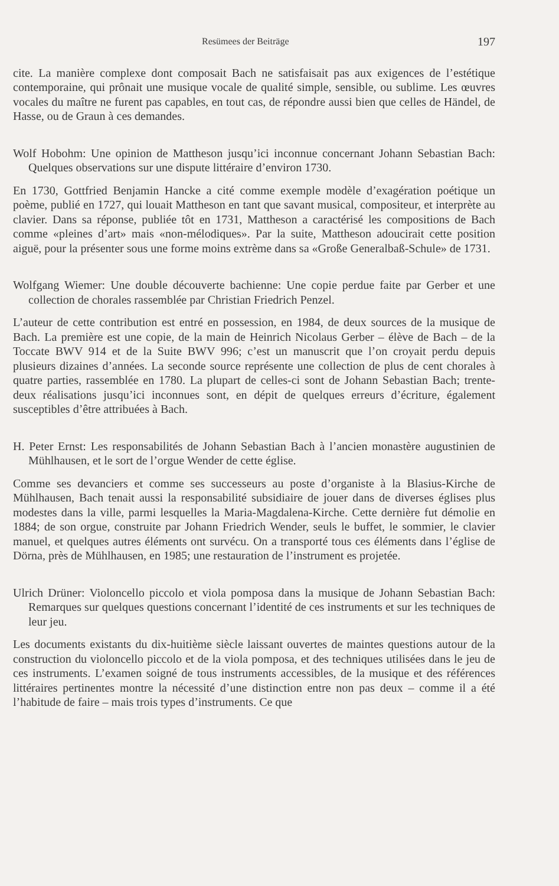Resümees der Beiträge 197
cite. La manière complexe dont composait Bach ne satisfaisait pas aux exigences de l’estétique contemporaine, qui prônait une musique vocale de qualité simple, sensible, ou sublime. Les œuvres vocales du maître ne furent pas capables, en tout cas, de répondre aussi bien que celles de Händel, de Hasse, ou de Graun à ces demandes.
Wolf Hobohm: Une opinion de Mattheson jusqu’ici inconnue concernant Johann Sebastian Bach: Quelques observations sur une dispute littéraire d’environ 1730.
En 1730, Gottfried Benjamin Hancke a cité comme exemple modèle d’exagération poétique un poème, publié en 1727, qui louait Mattheson en tant que savant musical, compositeur, et interprète au clavier. Dans sa réponse, publiée tôt en 1731, Mattheson a caractérisé les compositions de Bach comme «pleines d’art» mais «non-mélodiques». Par la suite, Mattheson adoucirait cette position aiguë, pour la présenter sous une forme moins extrème dans sa «Große Generalbaß-Schule» de 1731.
Wolfgang Wiemer: Une double découverte bachienne: Une copie perdue faite par Gerber et une collection de chorales rassemblée par Christian Friedrich Penzel.
L’auteur de cette contribution est entré en possession, en 1984, de deux sources de la musique de Bach. La première est une copie, de la main de Heinrich Nicolaus Gerber – élève de Bach – de la Toccate BWV 914 et de la Suite BWV 996; c’est un manuscrit que l’on croyait perdu depuis plusieurs dizaines d’années. La seconde source représente une collection de plus de cent chorales à quatre parties, rassemblée en 1780. La plupart de celles-ci sont de Johann Sebastian Bach; trente-deux réalisations jusqu’ici inconnues sont, en dépit de quelques erreurs d’écriture, également susceptibles d’être attribuées à Bach.
H. Peter Ernst: Les responsabilités de Johann Sebastian Bach à l’ancien monastère augustinien de Mühlhausen, et le sort de l’orgue Wender de cette église.
Comme ses devanciers et comme ses successeurs au poste d’organiste à la Blasius-Kirche de Mühlhausen, Bach tenait aussi la responsabilité subsidiaire de jouer dans de diverses églises plus modestes dans la ville, parmi lesquelles la Maria-Magdalena-Kirche. Cette dernière fut démolie en 1884; de son orgue, construite par Johann Friedrich Wender, seuls le buffet, le sommier, le clavier manuel, et quelques autres éléments ont survécu. On a transporté tous ces éléments dans l’église de Dörna, près de Mühlhausen, en 1985; une restauration de l’instrument es projetée.
Ulrich Drüner: Violoncello piccolo et viola pomposa dans la musique de Johann Sebastian Bach: Remarques sur quelques questions concernant l’identité de ces instruments et sur les techniques de leur jeu.
Les documents existants du dix-huitième siècle laissant ouvertes de maintes questions autour de la construction du violoncello piccolo et de la viola pomposa, et des techniques utilisées dans le jeu de ces instruments. L’examen soigné de tous instruments accessibles, de la musique et des références littéraires pertinentes montre la nécessité d’une distinction entre non pas deux – comme il a été l’habitude de faire – mais trois types d’instruments. Ce que